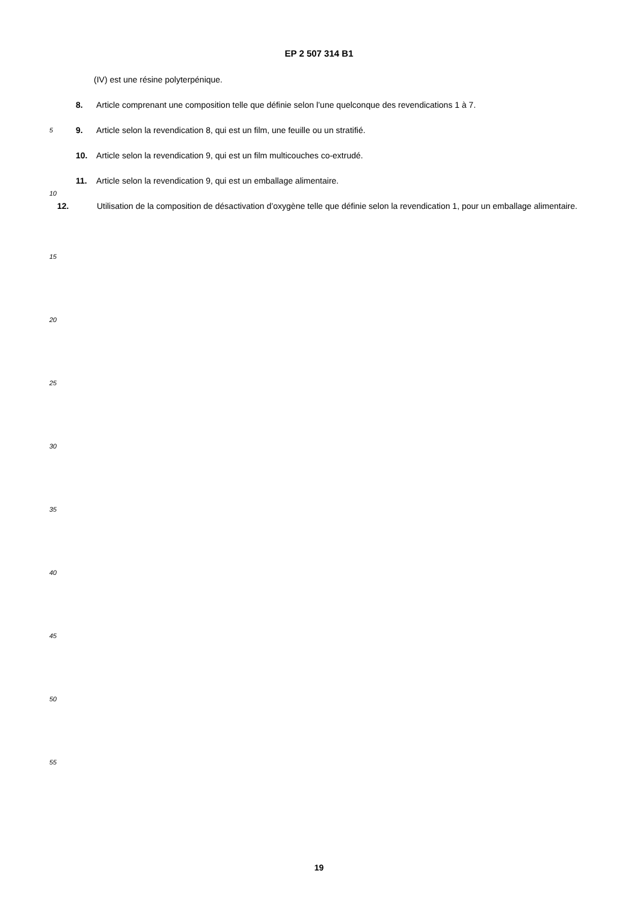EP 2 507 314 B1
(IV) est une résine polyterpénique.
8. Article comprenant une composition telle que définie selon l’une quelconque des revendications 1 à 7.
5 9. Article selon la revendication 8, qui est un film, une feuille ou un stratifié.
10. Article selon la revendication 9, qui est un film multicouches co-extrudé.
11. Article selon la revendication 9, qui est un emballage alimentaire.
10
12. Utilisation de la composition de désactivation d’oxygène telle que définie selon la revendication 1, pour un emballage alimentaire.
15
20
25
30
35
40
45
50
55
19